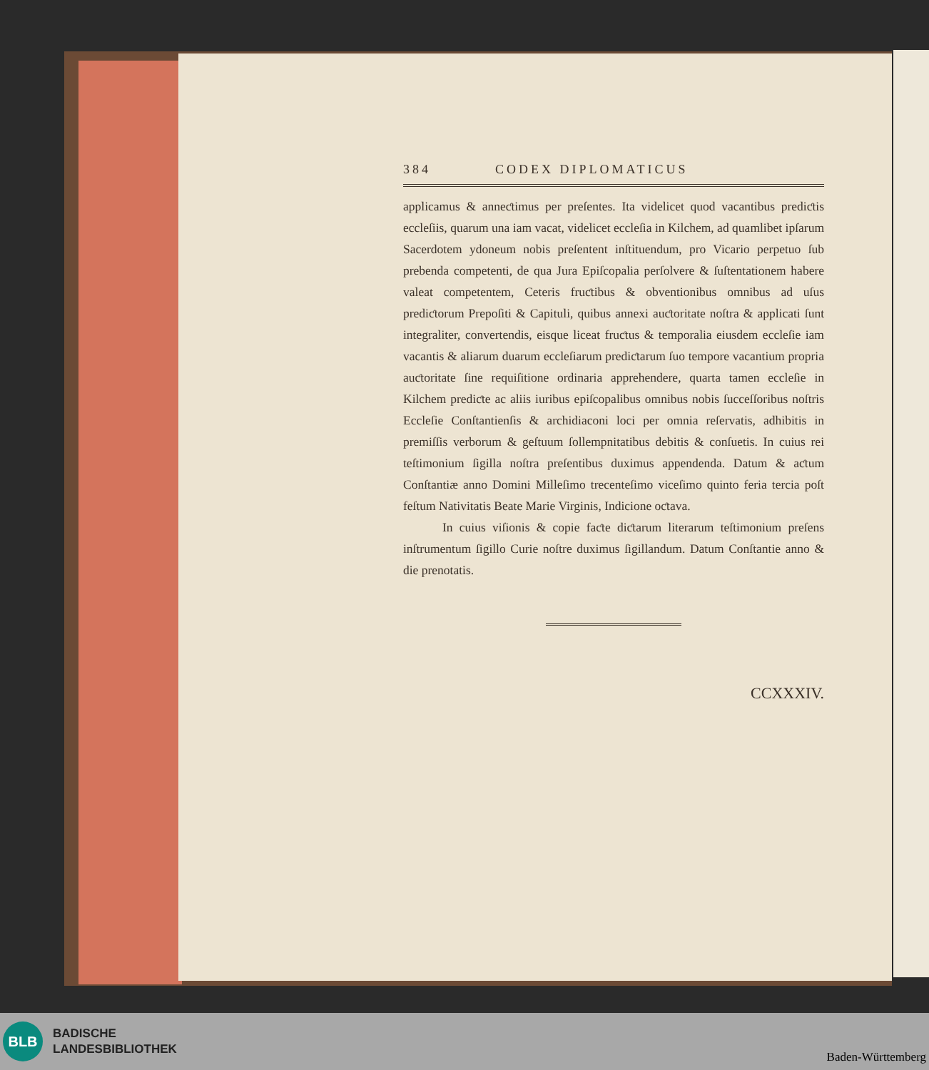384 CODEX DIPLOMATICUS
applicamus & anneƈtimus per preſentes. Ita videlicet quod vacantibus prediƈtis eccleſiis, quarum una iam vacat, videlicet eccleſia in Kilchem, ad quamlibet ipſarum Sacerdotem ydoneum nobis preſentent inſtituendum, pro Vicario perpetuo ſub prebenda competenti, de qua Jura Epiſcopalia perſolvere & ſuſtentationem habere valeat competentem, Ceteris fruƈtibus & obventionibus omnibus ad uſus prediƈtorum Prepoſiti & Capituli, quibus annexi auƈtoritate noſtra & applicati ſunt integraliter, convertendis, eisque liceat fruƈtus & temporalia eiusdem eccleſie iam vacantis & aliarum duarum eccleſiarum prediƈtarum ſuo tempore vacantium propria auƈtoritate ſine requiſitione ordinaria apprehendere, quarta tamen eccleſie in Kilchem prediƈte ac aliis iuribus epiſcopalibus omnibus nobis ſucceſſoribus noſtris Eccleſie Conſtantienſis & archidiaconi loci per omnia reſervatis, adhibitis in premiſſis verborum & geſtuum ſollempnitatibus debitis & conſuetis. In cuius rei teſtimonium ſigilla noſtra preſentibus duximus appendenda. Datum & aƈtum Conſtantiæ anno Domini Milleſimo trecenteſimo viceſimo quinto feria tercia poſt feſtum Nativitatis Beate Marie Virginis, Indicione oƈtava.
In cuius viſionis & copie faƈte diƈtarum literarum teſtimonium preſens inſtrumentum ſigillo Curie noſtre duximus ſigillandum. Datum Conſtantie anno & die prenotatis.
CCXXXIV.
BLB
BADISCHE
LANDESBIBLIOTHEK
Baden-Württemberg